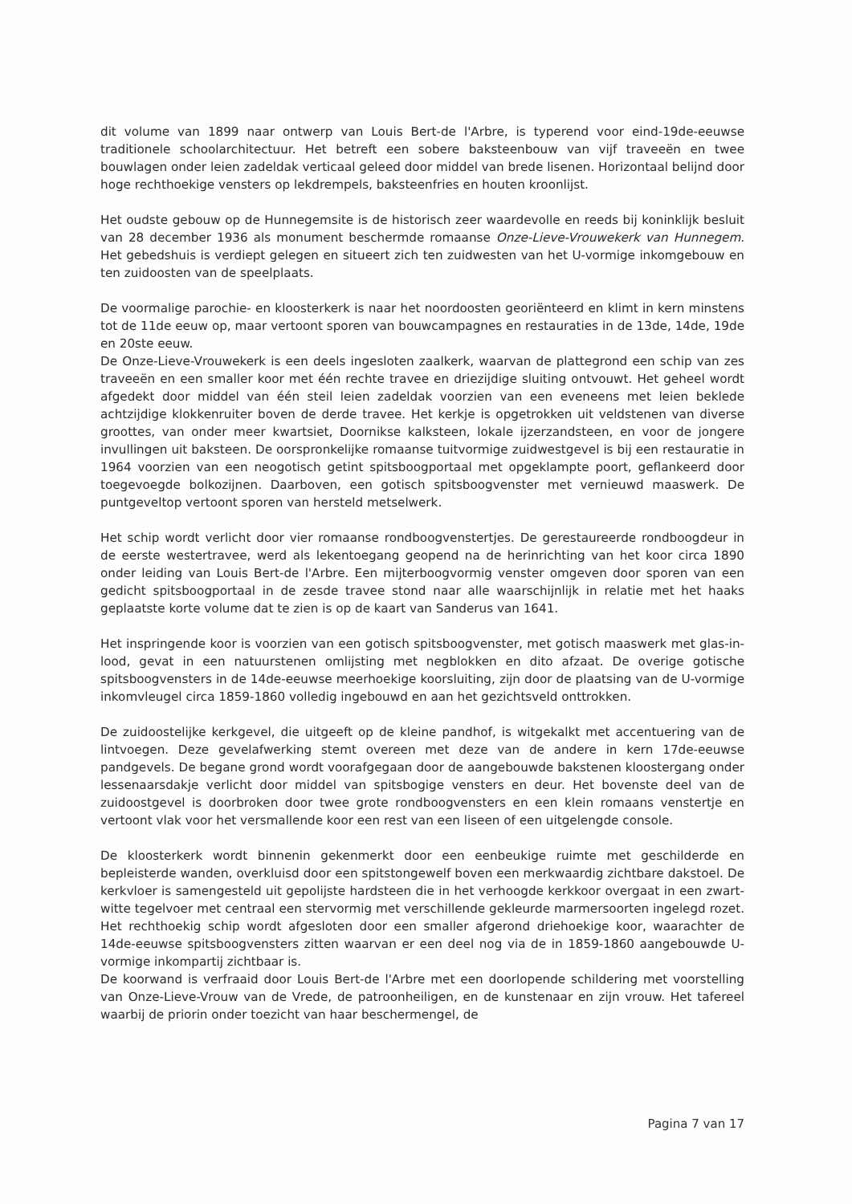dit volume van 1899 naar ontwerp van Louis Bert-de l'Arbre, is typerend voor eind-19de-eeuwse traditionele schoolarchitectuur. Het betreft een sobere baksteenbouw van vijf traveeën en twee bouwlagen onder leien zadeldak verticaal geleed door middel van brede lisenen. Horizontaal belijnd door hoge rechthoekige vensters op lekdrempels, baksteenfries en houten kroonlijst.
Het oudste gebouw op de Hunnegemsite is de historisch zeer waardevolle en reeds bij koninklijk besluit van 28 december 1936 als monument beschermde romaanse Onze-Lieve-Vrouwekerk van Hunnegem. Het gebedshuis is verdiept gelegen en situeert zich ten zuidwesten van het U-vormige inkomgebouw en ten zuidoosten van de speelplaats.
De voormalige parochie- en kloosterkerk is naar het noordoosten georiënteerd en klimt in kern minstens tot de 11de eeuw op, maar vertoont sporen van bouwcampagnes en restauraties in de 13de, 14de, 19de en 20ste eeuw.
De Onze-Lieve-Vrouwekerk is een deels ingesloten zaalkerk, waarvan de plattegrond een schip van zes traveeën en een smaller koor met één rechte travee en driezijdige sluiting ontvouwt. Het geheel wordt afgedekt door middel van één steil leien zadeldak voorzien van een eveneens met leien beklede achtzijdige klokkenruiter boven de derde travee. Het kerkje is opgetrokken uit veldstenen van diverse groottes, van onder meer kwartsiet, Doornikse kalksteen, lokale ijzerzandsteen, en voor de jongere invullingen uit baksteen. De oorspronkelijke romaanse tuitvormige zuidwestgevel is bij een restauratie in 1964 voorzien van een neogotisch getint spitsboogportaal met opgeklampte poort, geflankeerd door toegevoegde bolkozijnen. Daarboven, een gotisch spitsboogvenster met vernieuwd maaswerk. De puntgeveltop vertoont sporen van hersteld metselwerk.
Het schip wordt verlicht door vier romaanse rondboogvenstertjes. De gerestaureerde rondboogdeur in de eerste westertravee, werd als lekentoegang geopend na de herinrichting van het koor circa 1890 onder leiding van Louis Bert-de l'Arbre. Een mijterboogvormig venster omgeven door sporen van een gedicht spitsboogportaal in de zesde travee stond naar alle waarschijnlijk in relatie met het haaks geplaatste korte volume dat te zien is op de kaart van Sanderus van 1641.
Het inspringende koor is voorzien van een gotisch spitsboogvenster, met gotisch maaswerk met glas-in-lood, gevat in een natuurstenen omlijsting met negblokken en dito afzaat. De overige gotische spitsboogvensters in de 14de-eeuwse meerhoekige koorsluiting, zijn door de plaatsing van de U-vormige inkomvleugel circa 1859-1860 volledig ingebouwd en aan het gezichtsveld onttrokken.
De zuidoostelijke kerkgevel, die uitgeeft op de kleine pandhof, is witgekalkt met accentuering van de lintvoegen. Deze gevelafwerking stemt overeen met deze van de andere in kern 17de-eeuwse pandgevels. De begane grond wordt voorafgegaan door de aangebouwde bakstenen kloostergang onder lessenaarsdakje verlicht door middel van spitsbogige vensters en deur. Het bovenste deel van de zuidoostgevel is doorbroken door twee grote rondboogvensters en een klein romaans venstertje en vertoont vlak voor het versmallende koor een rest van een liseen of een uitgelengde console.
De kloosterkerk wordt binnenin gekenmerkt door een eenbeukige ruimte met geschilderde en bepleisterde wanden, overkluisd door een spitstongewelf boven een merkwaardig zichtbare dakstoel. De kerkvloer is samengesteld uit gepolijste hardsteen die in het verhoogde kerkkoor overgaat in een zwart-witte tegelvoer met centraal een stervormig met verschillende gekleurde marmersoorten ingelegd rozet. Het rechthoekig schip wordt afgesloten door een smaller afgerond driehoekige koor, waarachter de 14de-eeuwse spitsboogvensters zitten waarvan er een deel nog via de in 1859-1860 aangebouwde U-vormige inkompartij zichtbaar is.
De koorwand is verfraaid door Louis Bert-de l'Arbre met een doorlopende schildering met voorstelling van Onze-Lieve-Vrouw van de Vrede, de patroonheiligen, en de kunstenaar en zijn vrouw. Het tafereel waarbij de priorin onder toezicht van haar beschermengel, de
Pagina 7 van 17